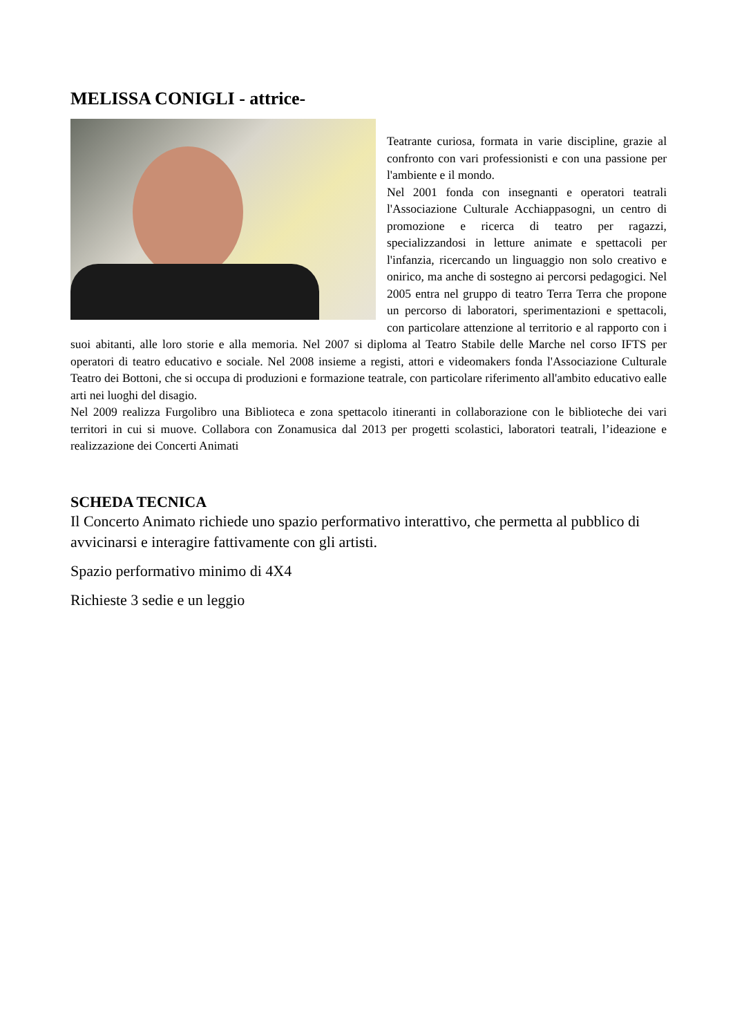MELISSA CONIGLI - attrice-
Teatrante curiosa, formata in varie discipline, grazie al confronto con vari professionisti e con una passione per l'ambiente e il mondo.
Nel 2001 fonda con insegnanti e operatori teatrali l'Associazione Culturale Acchiappasogni, un centro di promozione e ricerca di teatro per ragazzi, specializzandosi in letture animate e spettacoli per l'infanzia, ricercando un linguaggio non solo creativo e onirico, ma anche di sostegno ai percorsi pedagogici. Nel 2005 entra nel gruppo di teatro Terra Terra che propone un percorso di laboratori, sperimentazioni e spettacoli, con particolare attenzione al territorio e al rapporto con i suoi abitanti, alle loro storie e alla memoria. Nel 2007 si diploma al Teatro Stabile delle Marche nel corso IFTS per operatori di teatro educativo e sociale. Nel 2008 insieme a registi, attori e videomakers fonda l'Associazione Culturale Teatro dei Bottoni, che si occupa di produzioni e formazione teatrale, con particolare riferimento all'ambito educativo ealle arti nei luoghi del disagio.
Nel 2009 realizza Furgolibro una Biblioteca e zona spettacolo itineranti in collaborazione con le biblioteche dei vari territori in cui si muove. Collabora con Zonamusica dal 2013 per progetti scolastici, laboratori teatrali, l’ideazione e realizzazione dei Concerti Animati
SCHEDA TECNICA
Il Concerto Animato richiede uno spazio performativo interattivo, che permetta al pubblico di avvicinarsi e interagire fattivamente con gli artisti.
Spazio performativo minimo di 4X4
Richieste 3 sedie e un leggio